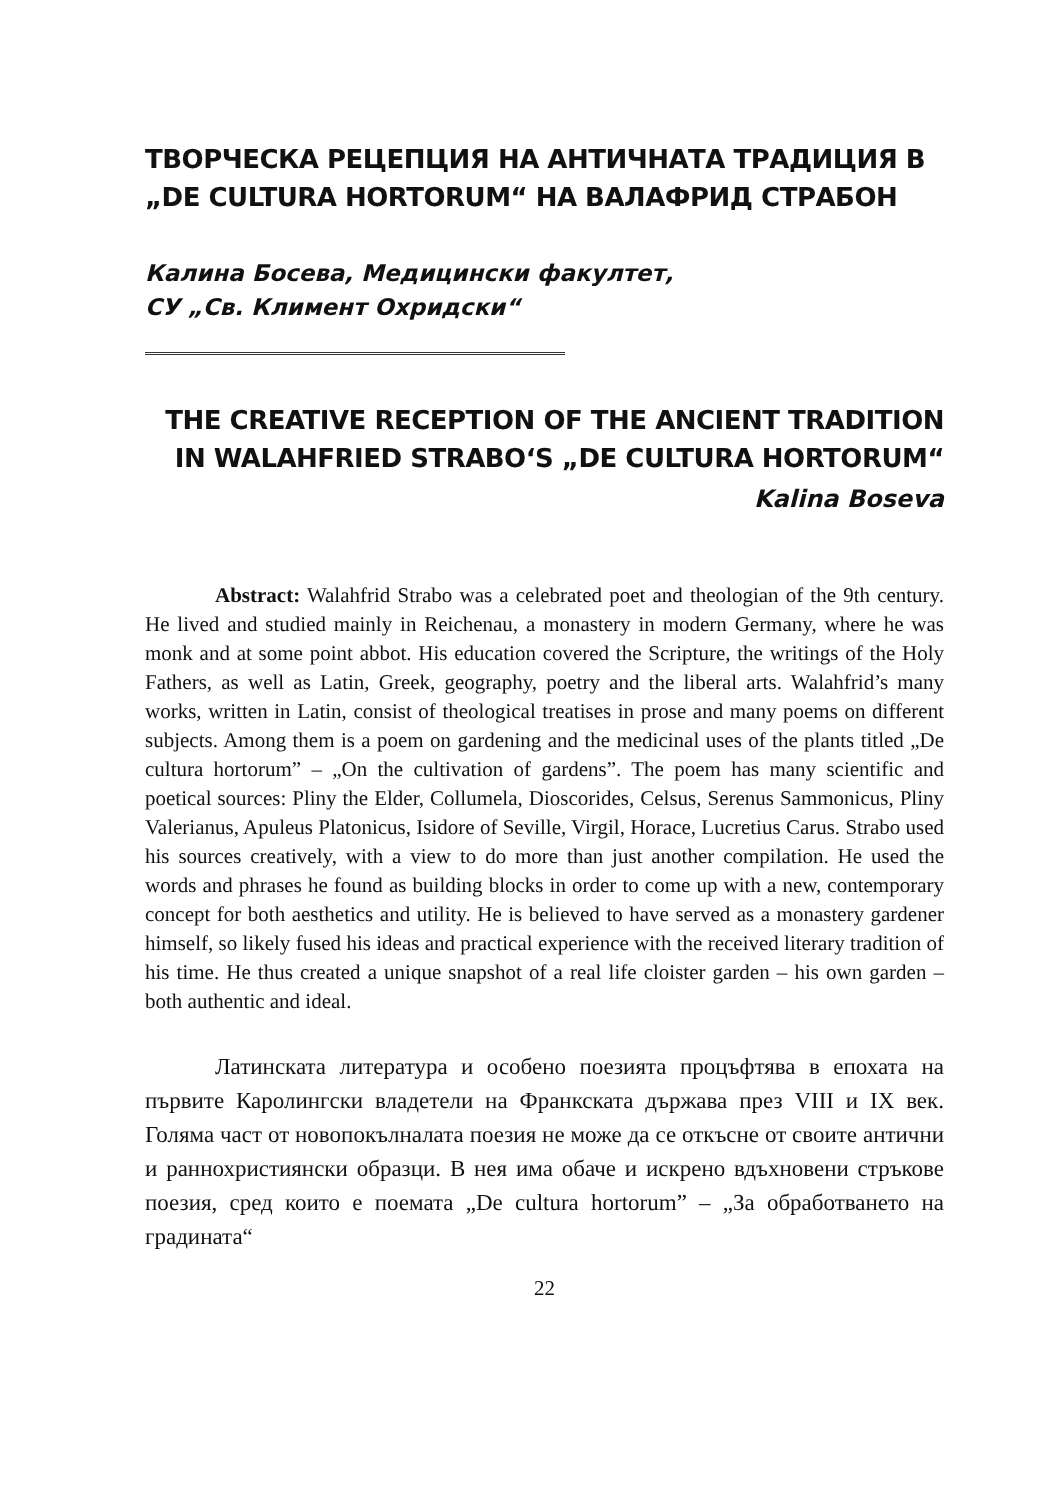ТВОРЧЕСКА РЕЦЕПЦИЯ НА АНТИЧНАТА ТРАДИЦИЯ В „DE CULTURA HORTORUM“ НА ВАЛАФРИД СТРАБОН
Калина Босева, Медицински факултет,
СУ „Св. Климент Охридски“
THE CREATIVE RECEPTION OF THE ANCIENT TRADITION IN WALAHFRIED STRABO‘S „DE CULTURA HORTORUM“
Kalina Boseva
Abstract: Walahfrid Strabo was a celebrated poet and theologian of the 9th century. He lived and studied mainly in Reichenau, a monastery in modern Germany, where he was monk and at some point abbot. His education covered the Scripture, the writings of the Holy Fathers, as well as Latin, Greek, geography, poetry and the liberal arts. Walahfrid’s many works, written in Latin, consist of theological treatises in prose and many poems on different subjects. Among them is a poem on gardening and the medicinal uses of the plants titled „De cultura hortorum” – „On the cultivation of gardens”. The poem has many scientific and poetical sources: Pliny the Elder, Collumela, Dioscorides, Celsus, Serenus Sammonicus, Pliny Valerianus, Apuleus Platonicus, Isidore of Seville, Virgil, Horace, Lucretius Carus. Strabo used his sources creatively, with a view to do more than just another compilation. He used the words and phrases he found as building blocks in order to come up with a new, contemporary concept for both aesthetics and utility. He is believed to have served as a monastery gardener himself, so likely fused his ideas and practical experience with the received literary tradition of his time. He thus created a unique snapshot of a real life cloister garden – his own garden – both authentic and ideal.
Латинската литература и особено поезията процъфтява в епохата на първите Каролингски владетели на Франкската държава през VIII и IX век. Голяма част от новопокълналата поезия не може да се откъсне от своите антични и раннохристиянски образци. В нея има обаче и искрено вдъхновени стръкове поезия, сред които е поемата „De cultura hortorum” – „За обработването на градината“
22